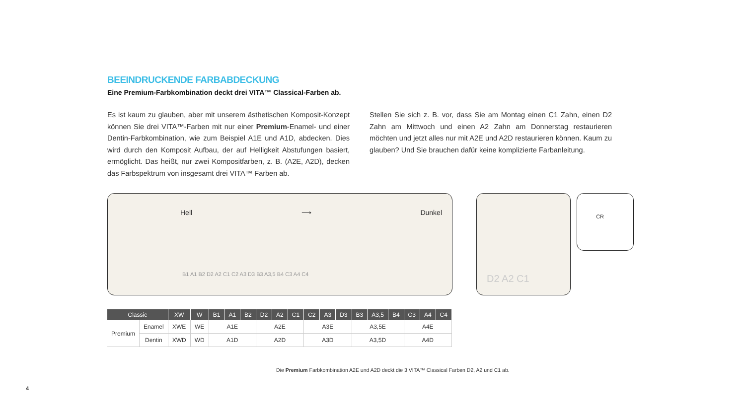BEEINDRUCKENDE FARBABDECKUNG
Eine Premium-Farbkombination deckt drei VITA™ Classical-Farben ab.
Es ist kaum zu glauben, aber mit unserem ästhetischen Komposit-Konzept können Sie drei VITA™-Farben mit nur einer Premium-Enamel- und einer Dentin-Farbkombination, wie zum Beispiel A1E und A1D, abdecken. Dies wird durch den Komposit Aufbau, der auf Helligkeit Abstufungen basiert, ermöglicht. Das heißt, nur zwei Kompositfarben, z. B. (A2E, A2D), decken das Farbspektrum von insgesamt drei VITA™ Farben ab.
Stellen Sie sich z. B. vor, dass Sie am Montag einen C1 Zahn, einen D2 Zahn am Mittwoch und einen A2 Zahn am Donnerstag restaurieren möchten und jetzt alles nur mit A2E und A2D restaurieren können. Kaum zu glauben? Und Sie brauchen dafür keine komplizierte Farbanleitung.
Hell ⟶ Dunkel
B1 A1 B2 D2 A2 C1 C2 A3 D3 B3 A3,5 B4 C3 A4 C4
D2 A2 C1
CR
| Classic | | XW | W | B1 | A1 | B2 | D2 | A2 | C1 | C2 | A3 | D3 | B3 | A3,5 | B4 | C3 | A4 | C4 |
| --- | --- | --- | --- | --- | --- | --- | --- | --- | --- | --- | --- | --- | --- | --- | --- | --- | --- | --- |
| Premium | Enamel | XWE | WE | A1E | | | A2E | | | A3E | | | A3,5E | | | A4E | | |
| | Dentin | XWD | WD | A1D | | | A2D | | | A3D | | | A3,5D | | | A4D | | |
Die Premium Farbkombination A2E und A2D deckt die 3 VITA™ Classical Farben D2, A2 und C1 ab.
4